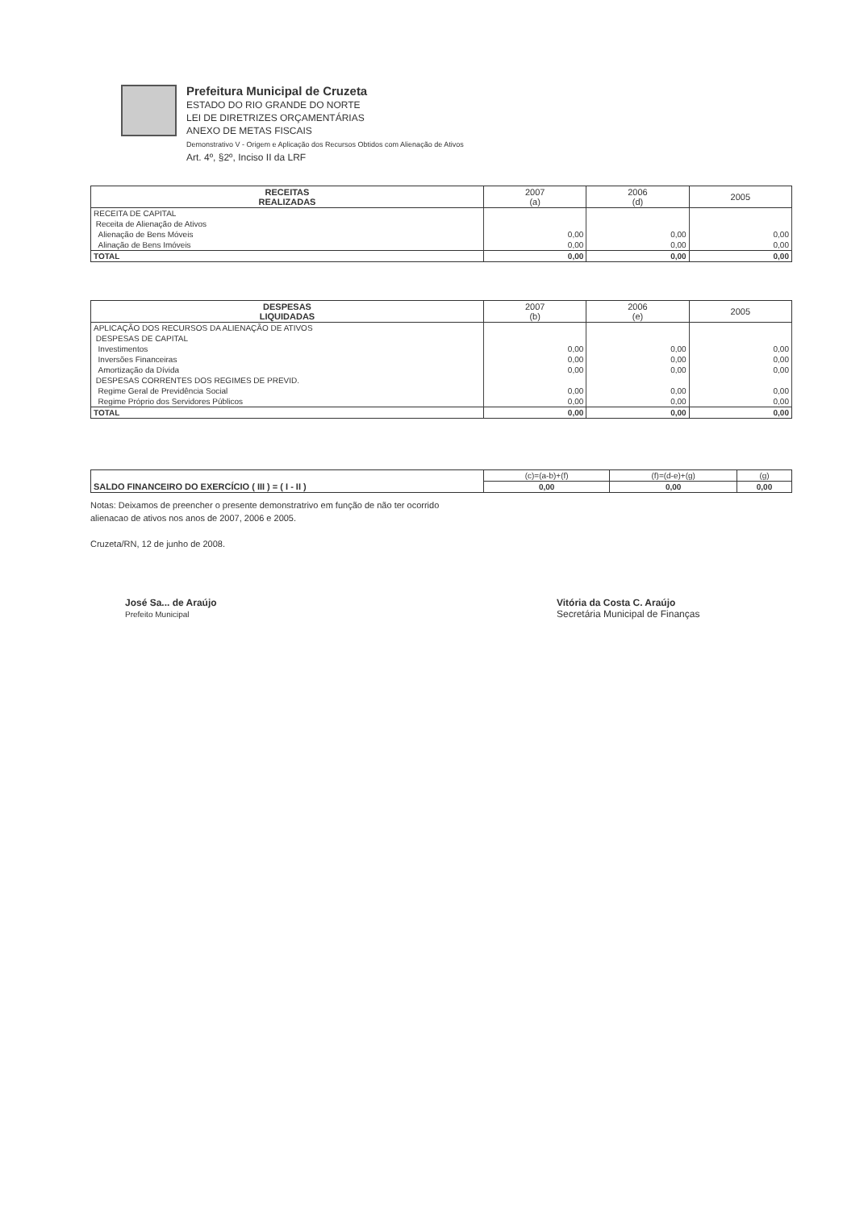Prefeitura Municipal de Cruzeta
ESTADO DO RIO GRANDE DO NORTE
LEI DE DIRETRIZES ORÇAMENTÁRIAS
ANEXO DE METAS FISCAIS
Demonstrativo V - Origem e Aplicação dos Recursos Obtidos com Alienação de Ativos
Art. 4º, §2º, Inciso II da LRF
| RECEITAS REALIZADAS | 2007 (a) | 2006 (d) | 2005 |
| --- | --- | --- | --- |
| RECEITA DE CAPITAL | | | |
| Receita de Alienação de Ativos | | | |
| Alienação de Bens Móveis | 0,00 | 0,00 | 0,00 |
| Alinação de Bens Imóveis | 0,00 | 0,00 | 0,00 |
| TOTAL | 0,00 | 0,00 | 0,00 |
| DESPESAS LIQUIDADAS | 2007 (b) | 2006 (e) | 2005 |
| --- | --- | --- | --- |
| APLICAÇÃO DOS RECURSOS DA ALIENAÇÃO DE ATIVOS | | | |
| DESPESAS DE CAPITAL | | | |
| Investimentos | 0,00 | 0,00 | 0,00 |
| Inversões Financeiras | 0,00 | 0,00 | 0,00 |
| Amortização da Dívida | 0,00 | 0,00 | 0,00 |
| DESPESAS CORRENTES DOS REGIMES DE PREVID. | | | |
| Regime Geral de Previdência Social | 0,00 | 0,00 | 0,00 |
| Regime Próprio dos Servidores Públicos | 0,00 | 0,00 | 0,00 |
| TOTAL | 0,00 | 0,00 | 0,00 |
| SALDO FINANCEIRO DO EXERCÍCIO ( III ) = ( I - II ) | (c)=(a-b)+(f) | (f)=(d-e)+(g) | (g) |
| | 0,00 | 0,00 | 0,00 |
Notas: Deixamos de preencher o presente demonstratrivo em função de não ter ocorrido
alienacao de ativos nos anos de 2007, 2006 e 2005.
Cruzeta/RN, 12 de junho de 2008.
José Sa... de Araújo
Prefeito Municipal
Vitória da Costa C. Araújo
Secretária Municipal de Finanças